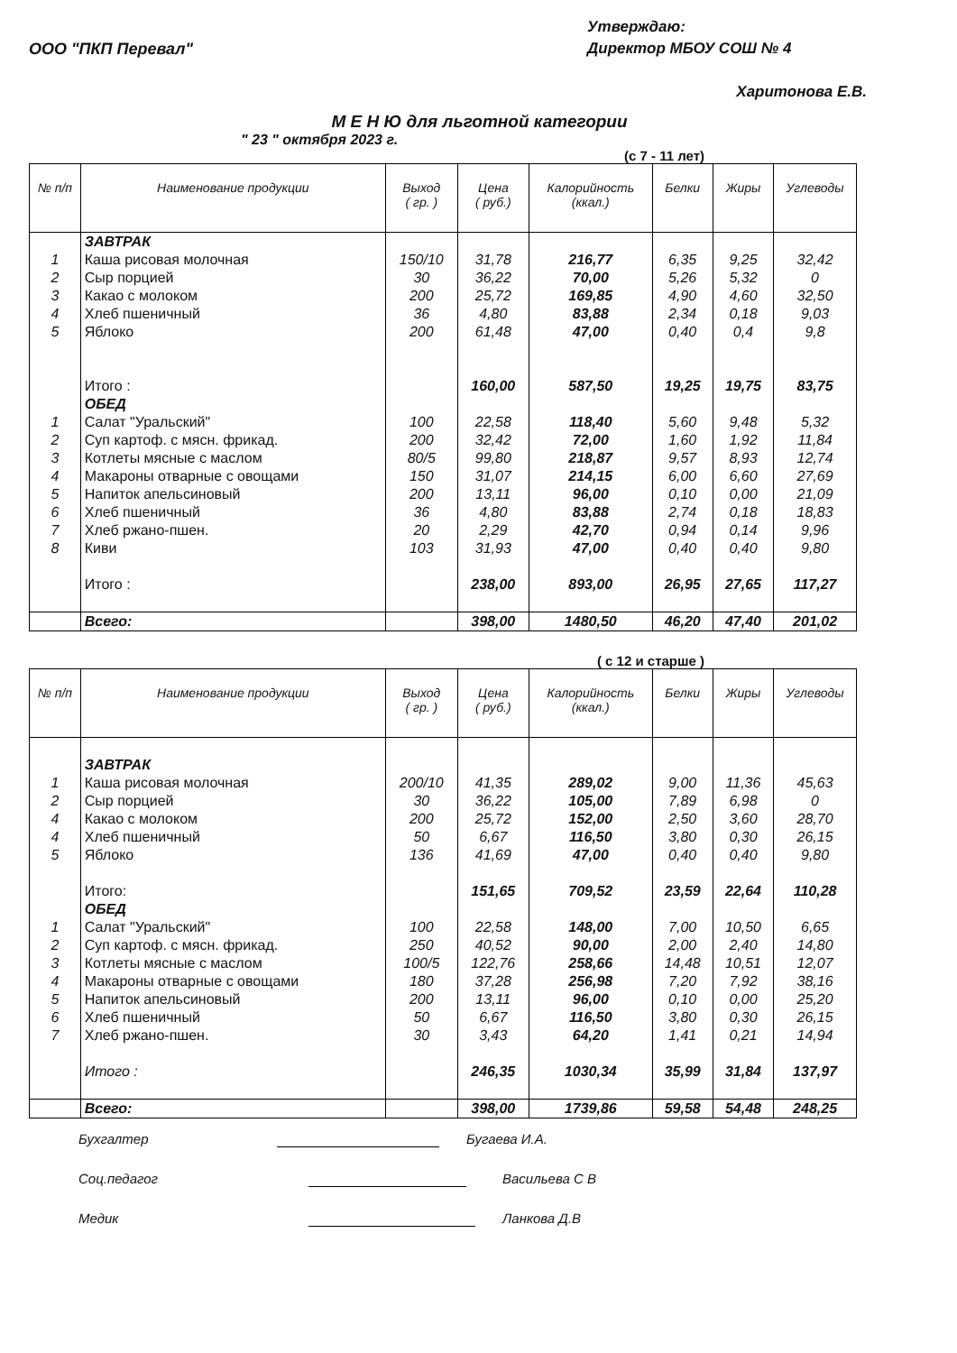ООО "ПКП Перевал"
Утверждаю:
Директор МБОУ СОШ № 4
Харитонова Е.В.
М Е Н Ю для льготной категории
" 23 " октября 2023 г.
(с 7 - 11 лет)
| № п/п | Наименование продукции | Выход ( гр. ) | Цена ( руб.) | Калорийность (ккал.) | Белки | Жиры | Углеводы |
| --- | --- | --- | --- | --- | --- | --- | --- |
| | ЗАВТРАК | | | | | | |
| 1 | Каша рисовая молочная | 150/10 | 31,78 | 216,77 | 6,35 | 9,25 | 32,42 |
| 2 | Сыр порцией | 30 | 36,22 | 70,00 | 5,26 | 5,32 | 0 |
| 3 | Какао с молоком | 200 | 25,72 | 169,85 | 4,90 | 4,60 | 32,50 |
| 4 | Хлеб пшеничный | 36 | 4,80 | 83,88 | 2,34 | 0,18 | 9,03 |
| 5 | Яблоко | 200 | 61,48 | 47,00 | 0,40 | 0,4 | 9,8 |
| | Итого : | | 160,00 | 587,50 | 19,25 | 19,75 | 83,75 |
| | ОБЕД | | | | | | |
| 1 | Салат "Уральский" | 100 | 22,58 | 118,40 | 5,60 | 9,48 | 5,32 |
| 2 | Суп картоф. с мясн. фрикад. | 200 | 32,42 | 72,00 | 1,60 | 1,92 | 11,84 |
| 3 | Котлеты мясные с маслом | 80/5 | 99,80 | 218,87 | 9,57 | 8,93 | 12,74 |
| 4 | Макароны отварные с овощами | 150 | 31,07 | 214,15 | 6,00 | 6,60 | 27,69 |
| 5 | Напиток апельсиновый | 200 | 13,11 | 96,00 | 0,10 | 0,00 | 21,09 |
| 6 | Хлеб пшеничный | 36 | 4,80 | 83,88 | 2,74 | 0,18 | 18,83 |
| 7 | Хлеб ржано-пшен. | 20 | 2,29 | 42,70 | 0,94 | 0,14 | 9,96 |
| 8 | Киви | 103 | 31,93 | 47,00 | 0,40 | 0,40 | 9,80 |
| | Итого : | | 238,00 | 893,00 | 26,95 | 27,65 | 117,27 |
| | Всего: | | 398,00 | 1480,50 | 46,20 | 47,40 | 201,02 |
( с 12 и старше )
| № п/п | Наименование продукции | Выход ( гр. ) | Цена ( руб.) | Калорийность (ккал.) | Белки | Жиры | Углеводы |
| --- | --- | --- | --- | --- | --- | --- | --- |
| | ЗАВТРАК | | | | | | |
| 1 | Каша рисовая молочная | 200/10 | 41,35 | 289,02 | 9,00 | 11,36 | 45,63 |
| 2 | Сыр порцией | 30 | 36,22 | 105,00 | 7,89 | 6,98 | 0 |
| 4 | Какао с молоком | 200 | 25,72 | 152,00 | 2,50 | 3,60 | 28,70 |
| 4 | Хлеб пшеничный | 50 | 6,67 | 116,50 | 3,80 | 0,30 | 26,15 |
| 5 | Яблоко | 136 | 41,69 | 47,00 | 0,40 | 0,40 | 9,80 |
| | Итого: | | 151,65 | 709,52 | 23,59 | 22,64 | 110,28 |
| | ОБЕД | | | | | | |
| 1 | Салат "Уральский" | 100 | 22,58 | 148,00 | 7,00 | 10,50 | 6,65 |
| 2 | Суп картоф. с мясн. фрикад. | 250 | 40,52 | 90,00 | 2,00 | 2,40 | 14,80 |
| 3 | Котлеты мясные с маслом | 100/5 | 122,76 | 258,66 | 14,48 | 10,51 | 12,07 |
| 4 | Макароны отварные с овощами | 180 | 37,28 | 256,98 | 7,20 | 7,92 | 38,16 |
| 5 | Напиток апельсиновый | 200 | 13,11 | 96,00 | 0,10 | 0,00 | 25,20 |
| 6 | Хлеб пшеничный | 50 | 6,67 | 116,50 | 3,80 | 0,30 | 26,15 |
| 7 | Хлеб ржано-пшен. | 30 | 3,43 | 64,20 | 1,41 | 0,21 | 14,94 |
| | Итого : | | 246,35 | 1030,34 | 35,99 | 31,84 | 137,97 |
| | Всего: | | 398,00 | 1739,86 | 59,58 | 54,48 | 248,25 |
Бухгалтер Бугаева И.А.
Соц.педагог Васильева С В
Медик Ланкова Д.В